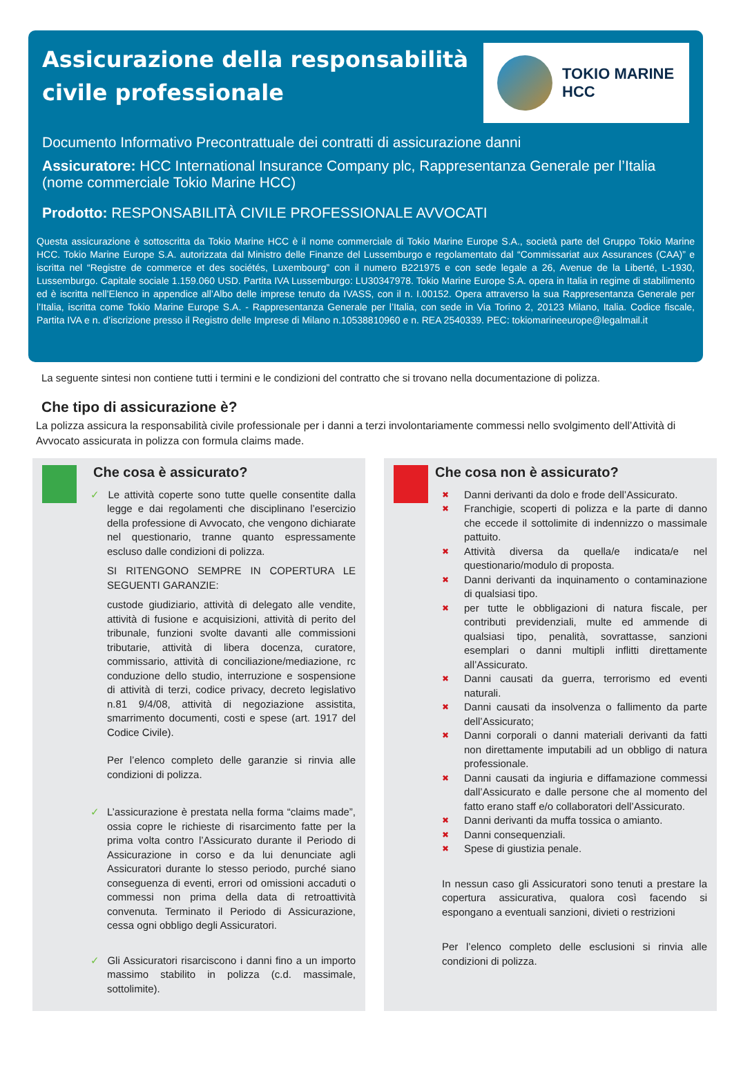Assicurazione della responsabilità
civile professionale
TOKIO MARINE
HCC
Documento Informativo Precontrattuale dei contratti di assicurazione danni
Assicuratore: HCC International Insurance Company plc, Rappresentanza Generale per l’Italia (nome commerciale Tokio Marine HCC)
Prodotto: RESPONSABILITÀ CIVILE PROFESSIONALE AVVOCATI
Questa assicurazione è sottoscritta da Tokio Marine HCC è il nome commerciale di Tokio Marine Europe S.A., società parte del Gruppo Tokio Marine HCC. Tokio Marine Europe S.A. autorizzata dal Ministro delle Finanze del Lussemburgo e regolamentato dal “Commissariat aux Assurances (CAA)” e iscritta nel “Registre de commerce et des sociétés, Luxembourg” con il numero B221975 e con sede legale a 26, Avenue de la Liberté, L-1930, Lussemburgo. Capitale sociale 1.159.060 USD. Partita IVA Lussemburgo: LU30347978. Tokio Marine Europe S.A. opera in Italia in regime di stabilimento ed è iscritta nell’Elenco in appendice all’Albo delle imprese tenuto da IVASS, con il n. I.00152. Opera attraverso la sua Rappresentanza Generale per l’Italia, iscritta come Tokio Marine Europe S.A. - Rappresentanza Generale per l’Italia, con sede in Via Torino 2, 20123 Milano, Italia. Codice fiscale, Partita IVA e n. d’iscrizione presso il Registro delle Imprese di Milano n.10538810960 e n. REA 2540339. PEC: tokiomarineeurope@legalmail.it
La seguente sintesi non contiene tutti i termini e le condizioni del contratto che si trovano nella documentazione di polizza.
Che tipo di assicurazione è?
La polizza assicura la responsabilità civile professionale per i danni a terzi involontariamente commessi nello svolgimento dell’Attività di Avvocato assicurata in polizza con formula claims made.
Che cosa è assicurato?
✓ Le attività coperte sono tutte quelle consentite dalla legge e dai regolamenti che disciplinano l’esercizio della professione di Avvocato, che vengono dichiarate nel questionario, tranne quanto espressamente escluso dalle condizioni di polizza.
SI RITENGONO SEMPRE IN COPERTURA LE SEGUENTI GARANZIE:
custode giudiziario, attività di delegato alle vendite, attività di fusione e acquisizioni, attività di perito del tribunale, funzioni svolte davanti alle commissioni tributarie, attività di libera docenza, curatore, commissario, attività di conciliazione/mediazione, rc conduzione dello studio, interruzione e sospensione di attività di terzi, codice privacy, decreto legislativo n.81 9/4/08, attività di negoziazione assistita, smarrimento documenti, costi e spese (art. 1917 del Codice Civile).
Per l’elenco completo delle garanzie si rinvia alle condizioni di polizza.
✓ L’assicurazione è prestata nella forma “claims made”, ossia copre le richieste di risarcimento fatte per la prima volta contro l’Assicurato durante il Periodo di Assicurazione in corso e da lui denunciate agli Assicuratori durante lo stesso periodo, purché siano conseguenza di eventi, errori od omissioni accaduti o commessi non prima della data di retroattività convenuta. Terminato il Periodo di Assicurazione, cessa ogni obbligo degli Assicuratori.
✓ Gli Assicuratori risarciscono i danni fino a un importo massimo stabilito in polizza (c.d. massimale, sottolimite).
Che cosa non è assicurato?
✖ Danni derivanti da dolo e frode dell’Assicurato.
✖ Franchigie, scoperti di polizza e la parte di danno che eccede il sottolimite di indennizzo o massimale pattuito.
✖ Attività diversa da quella/e indicata/e nel questionario/modulo di proposta.
✖ Danni derivanti da inquinamento o contaminazione di qualsiasi tipo.
✖ per tutte le obbligazioni di natura fiscale, per contributi previdenziali, multe ed ammende di qualsiasi tipo, penalità, sovrattasse, sanzioni esemplari o danni multipli inflitti direttamente all’Assicurato.
✖ Danni causati da guerra, terrorismo ed eventi naturali.
✖ Danni causati da insolvenza o fallimento da parte dell’Assicurato;
✖ Danni corporali o danni materiali derivanti da fatti non direttamente imputabili ad un obbligo di natura professionale.
✖ Danni causati da ingiuria e diffamazione commessi dall’Assicurato e dalle persone che al momento del fatto erano staff e/o collaboratori dell’Assicurato.
✖ Danni derivanti da muffa tossica o amianto.
✖ Danni consequenziali.
✖ Spese di giustizia penale.
In nessun caso gli Assicuratori sono tenuti a prestare la copertura assicurativa, qualora così facendo si espongano a eventuali sanzioni, divieti o restrizioni
Per l’elenco completo delle esclusioni si rinvia alle condizioni di polizza.